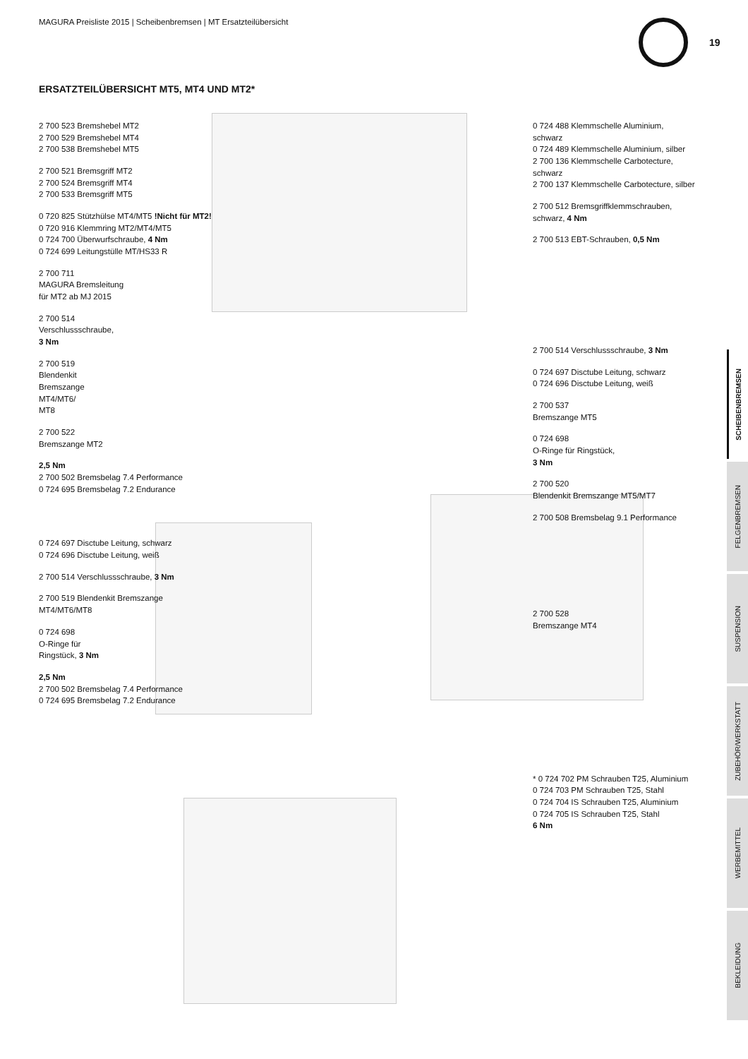MAGURA Preisliste 2015 | Scheibenbremsen | MT Ersatzteilübersicht
19
ERSATZTEILÜBERSICHT MT5, MT4 UND MT2*
2 700 523 Bremshebel MT2
2 700 529 Bremshebel MT4
2 700 538 Bremshebel MT5
2 700 521 Bremsgriff MT2
2 700 524 Bremsgriff MT4
2 700 533 Bremsgriff MT5
0 720 825 Stützhülse MT4/MT5 !Nicht für MT2!
0 720 916 Klemmring MT2/MT4/MT5
0 724 700 Überwurfschraube, 4 Nm
0 724 699 Leitungstülle MT/HS33 R
2 700 711
MAGURA Bremsleitung
für MT2 ab MJ 2015
2 700 514
Verschlussschraube,
3 Nm
2 700 519
Blendenkit
Bremszange
MT4/MT6/
MT8
2 700 522
Bremszange MT2
2,5 Nm
2 700 502 Bremsbelag 7.4 Performance
0 724 695 Bremsbelag 7.2 Endurance
0 724 697 Disctube Leitung, schwarz
0 724 696 Disctube Leitung, weiß
2 700 514 Verschlussschraube, 3 Nm
2 700 519 Blendenkit Bremszange
MT4/MT6/MT8
0 724 698
O-Ringe für
Ringstück, 3 Nm
2,5 Nm
2 700 502 Bremsbelag 7.4 Performance
0 724 695 Bremsbelag 7.2 Endurance
0 724 488 Klemmschelle Aluminium, schwarz
0 724 489 Klemmschelle Aluminium, silber
2 700 136 Klemmschelle Carbotecture, schwarz
2 700 137 Klemmschelle Carbotecture, silber
2 700 512 Bremsgriffklemmschrauben,
schwarz, 4 Nm
2 700 513 EBT-Schrauben, 0,5 Nm
2 700 514 Verschlussschraube, 3 Nm
0 724 697 Disctube Leitung, schwarz
0 724 696 Disctube Leitung, weiß
2 700 537
Bremszange MT5
0 724 698
O-Ringe für Ringstück,
3 Nm
2 700 520
Blendenkit Bremszange MT5/MT7
2 700 508 Bremsbelag 9.1 Performance
2 700 528
Bremszange MT4
* 0 724 702 PM Schrauben T25, Aluminium
0 724 703 PM Schrauben T25, Stahl
0 724 704 IS Schrauben T25, Aluminium
0 724 705 IS Schrauben T25, Stahl
6 Nm
SCHEIBENBREMSEN
FELGENBREMSEN
SUSPENSION
ZUBEHÖR/WERKSTATT
WERBEMITTEL
BEKLEIDUNG